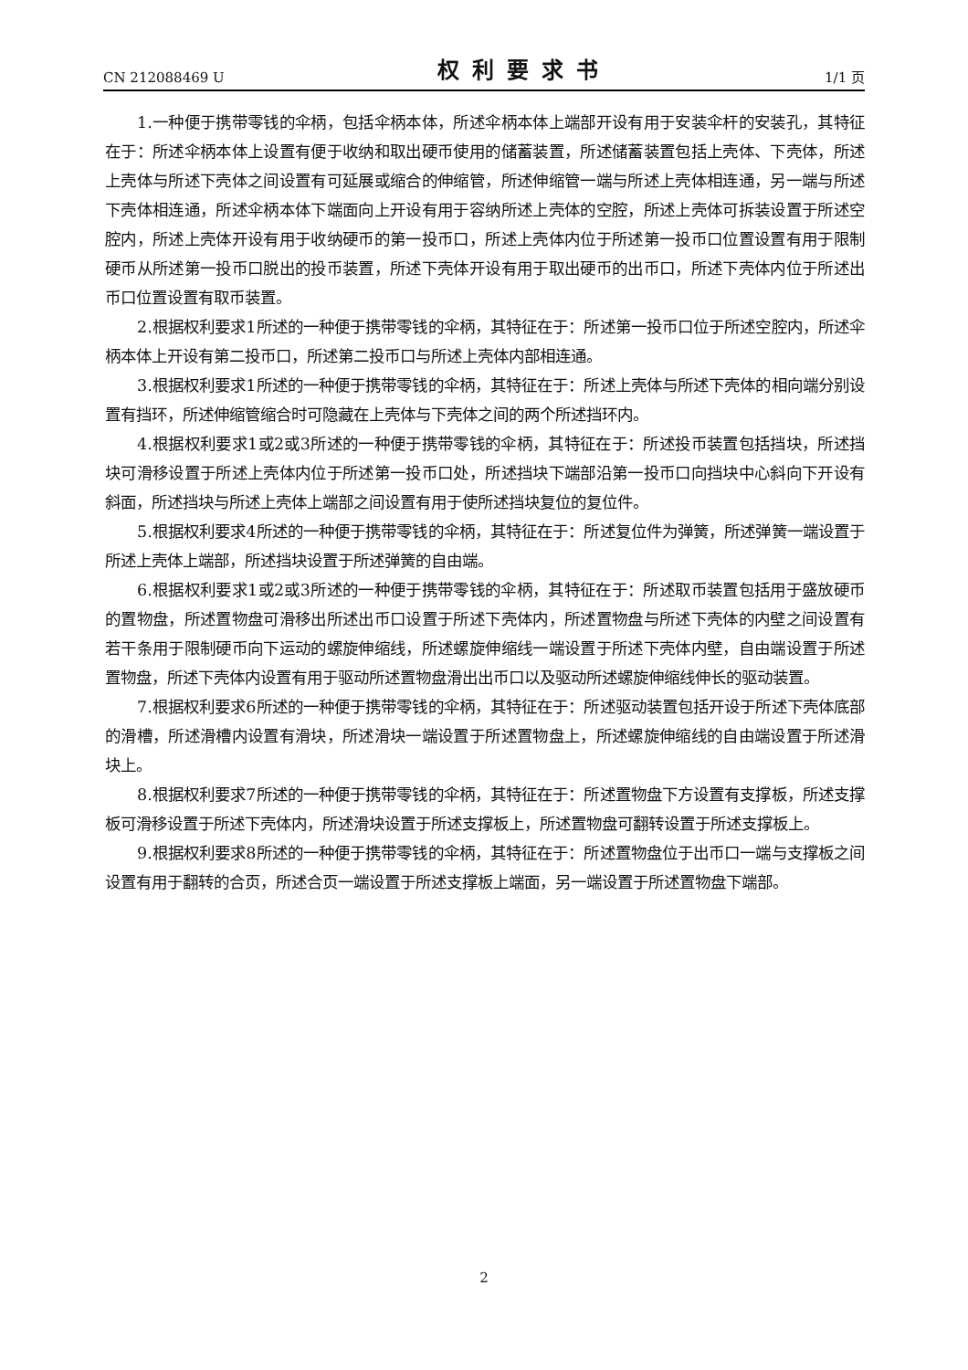CN 212088469 U 权利要求书 1/1 页
1.一种便于携带零钱的伞柄，包括伞柄本体，所述伞柄本体上端部开设有用于安装伞杆的安装孔，其特征在于：所述伞柄本体上设置有便于收纳和取出硬币使用的储蓄装置，所述储蓄装置包括上壳体、下壳体，所述上壳体与所述下壳体之间设置有可延展或缩合的伸缩管，所述伸缩管一端与所述上壳体相连通，另一端与所述下壳体相连通，所述伞柄本体下端面向上开设有用于容纳所述上壳体的空腔，所述上壳体可拆装设置于所述空腔内，所述上壳体开设有用于收纳硬币的第一投币口，所述上壳体内位于所述第一投币口位置设置有用于限制硬币从所述第一投币口脱出的投币装置，所述下壳体开设有用于取出硬币的出币口，所述下壳体内位于所述出币口位置设置有取币装置。
2.根据权利要求1所述的一种便于携带零钱的伞柄，其特征在于：所述第一投币口位于所述空腔内，所述伞柄本体上开设有第二投币口，所述第二投币口与所述上壳体内部相连通。
3.根据权利要求1所述的一种便于携带零钱的伞柄，其特征在于：所述上壳体与所述下壳体的相向端分别设置有挡环，所述伸缩管缩合时可隐藏在上壳体与下壳体之间的两个所述挡环内。
4.根据权利要求1或2或3所述的一种便于携带零钱的伞柄，其特征在于：所述投币装置包括挡块，所述挡块可滑移设置于所述上壳体内位于所述第一投币口处，所述挡块下端部沿第一投币口向挡块中心斜向下开设有斜面，所述挡块与所述上壳体上端部之间设置有用于使所述挡块复位的复位件。
5.根据权利要求4所述的一种便于携带零钱的伞柄，其特征在于：所述复位件为弹簧，所述弹簧一端设置于所述上壳体上端部，所述挡块设置于所述弹簧的自由端。
6.根据权利要求1或2或3所述的一种便于携带零钱的伞柄，其特征在于：所述取币装置包括用于盛放硬币的置物盘，所述置物盘可滑移出所述出币口设置于所述下壳体内，所述置物盘与所述下壳体的内壁之间设置有若干条用于限制硬币向下运动的螺旋伸缩线，所述螺旋伸缩线一端设置于所述下壳体内壁，自由端设置于所述置物盘，所述下壳体内设置有用于驱动所述置物盘滑出出币口以及驱动所述螺旋伸缩线伸长的驱动装置。
7.根据权利要求6所述的一种便于携带零钱的伞柄，其特征在于：所述驱动装置包括开设于所述下壳体底部的滑槽，所述滑槽内设置有滑块，所述滑块一端设置于所述置物盘上，所述螺旋伸缩线的自由端设置于所述滑块上。
8.根据权利要求7所述的一种便于携带零钱的伞柄，其特征在于：所述置物盘下方设置有支撑板，所述支撑板可滑移设置于所述下壳体内，所述滑块设置于所述支撑板上，所述置物盘可翻转设置于所述支撑板上。
9.根据权利要求8所述的一种便于携带零钱的伞柄，其特征在于：所述置物盘位于出币口一端与支撑板之间设置有用于翻转的合页，所述合页一端设置于所述支撑板上端面，另一端设置于所述置物盘下端部。
2